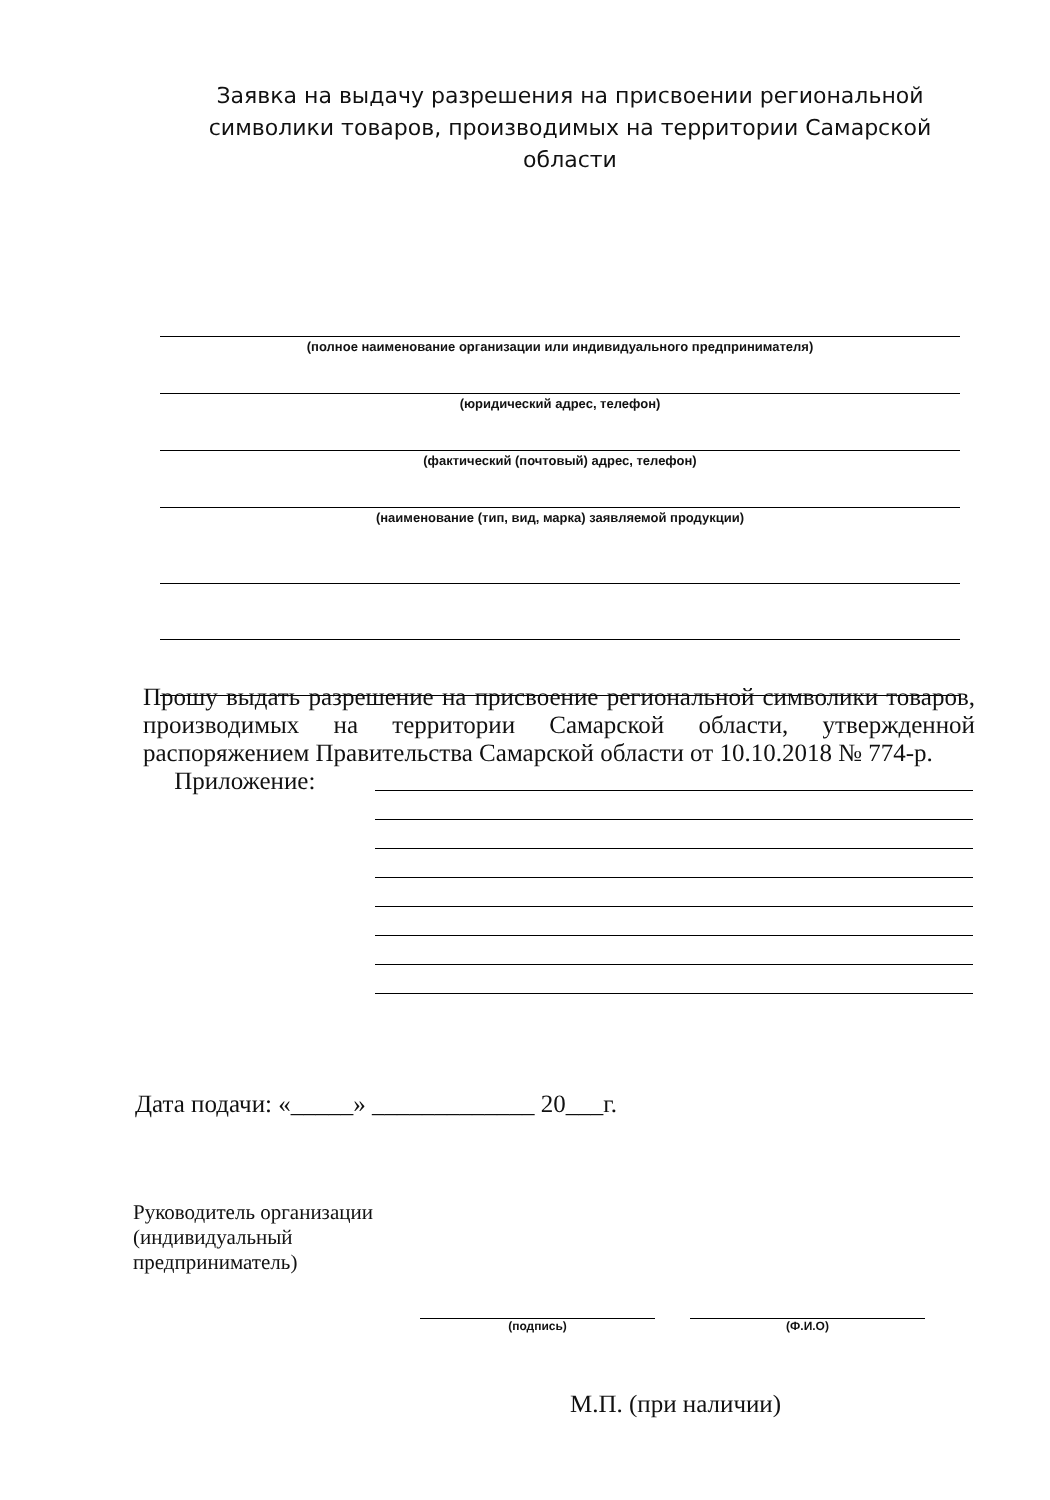Заявка на выдачу разрешения на присвоении региональной символики товаров, производимых на территории Самарской области
(полное наименование организации или индивидуального предпринимателя)
(юридический адрес, телефон)
(фактический (почтовый) адрес, телефон)
(наименование (тип, вид, марка) заявляемой продукции)
Прошу выдать разрешение на присвоение региональной символики товаров, производимых на территории Самарской области, утвержденной распоряжением Правительства Самарской области от 10.10.2018 № 774-р.
Приложение:
Дата подачи: «_____» _____________ 20___г.
Руководитель организации
(индивидуальный
предприниматель)
(подпись) (Ф.И.О)
М.П. (при наличии)